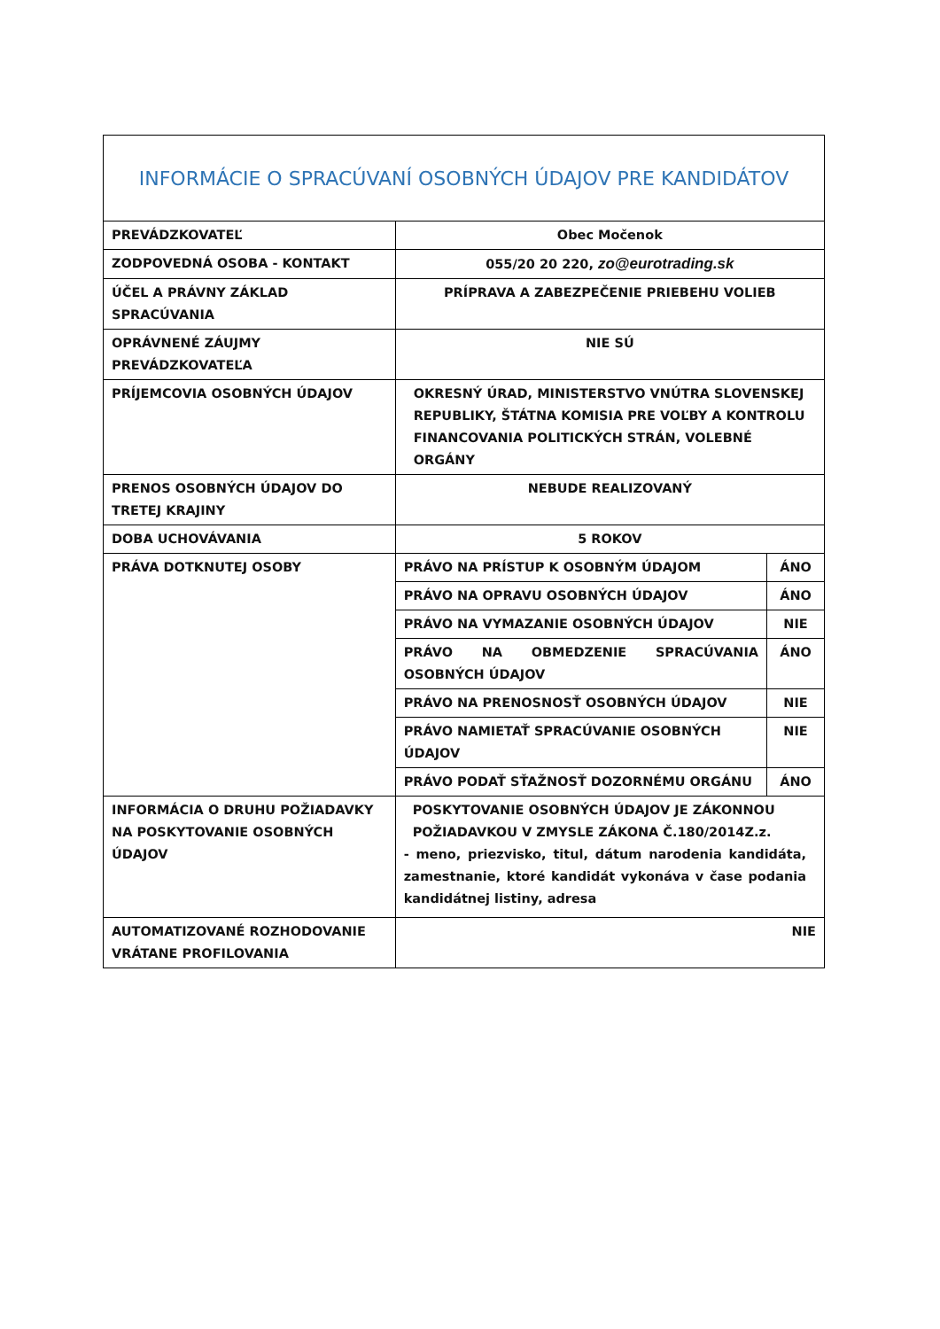| INFORMÁCIE O SPRACÚVANÍ OSOBNÝCH ÚDAJOV PRE KANDIDÁTOV | | |
| PREVÁDZKOVATEĽ | Obec Močenok | |
| ZODPOVEDNÁ OSOBA - KONTAKT | 055/20 20 220, zo@eurotrading.sk | |
| ÚČEL A PRÁVNY ZÁKLAD SPRACÚVANIA | PRÍPRAVA A ZABEZPEČENIE PRIEBEHU VOLIEB | |
| OPRÁVNENÉ ZÁUJMY PREVÁDZKOVATEĽA | NIE SÚ | |
| PRÍJEMCOVIA OSOBNÝCH ÚDAJOV | OKRESNÝ ÚRAD, MINISTERSTVO VNÚTRA SLOVENSKEJ REPUBLIKY, ŠTÁTNA KOMISIA PRE VOĽBY A KONTROLU FINANCOVANIA POLITICKÝCH STRÁN, VOLEBNÉ ORGÁNY | |
| PRENOS OSOBNÝCH ÚDAJOV DO TRETEJ KRAJINY | NEBUDE REALIZOVANÝ | |
| DOBA UCHOVÁVANIA | 5 ROKOV | |
| PRÁVA DOTKNUTEJ OSOBY | PRÁVO NA PRÍSTUP K OSOBNÝM ÚDAJOM | ÁNO |
| | PRÁVO NA OPRAVU OSOBNÝCH ÚDAJOV | ÁNO |
| | PRÁVO NA VYMAZANIE OSOBNÝCH ÚDAJOV | NIE |
| | PRÁVO NA OBMEDZENIE SPRACÚVANIA OSOBNÝCH ÚDAJOV | ÁNO |
| | PRÁVO NA PRENOSNOSŤ OSOBNÝCH ÚDAJOV | NIE |
| | PRÁVO NAMIETAŤ SPRACÚVANIE OSOBNÝCH ÚDAJOV | NIE |
| | PRÁVO PODAŤ SŤAŽNOSŤ DOZORNÉMU ORGÁNU | ÁNO |
| INFORMÁCIA O DRUHU POŽIADAVKY NA POSKYTOVANIE OSOBNÝCH ÚDAJOV | POSKYTOVANIE OSOBNÝCH ÚDAJOV JE ZÁKONNOU POŽIADAVKOU V ZMYSLE ZÁKONA Č.180/2014Z.z. - meno, priezvisko, titul, dátum narodenia kandidáta, zamestnanie, ktoré kandidát vykonáva v čase podania kandidátnej listiny, adresa | |
| AUTOMATIZOVANÉ ROZHODOVANIE VRÁTANE PROFILOVANIA | NIE | |